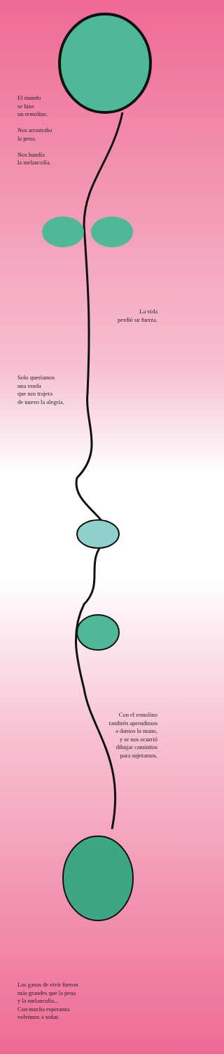El mundo
se hizo
un remolino.
Nos arrastraba
la pena.
Nos hundía
la melancolía.
La vida
perdió su fuerza.
Solo queríamos
una ronda
que nos trajera
de nuevo la alegría.
Con el remolino
también aprendimos
a darnos la mano,
y se nos ocurrió
dibujar caminitos
para sujetarnos.
Las ganas de vivir fueron
más grandes que la pena
y la melancolía...
Con mucha esperanza
volvimos a soñar.